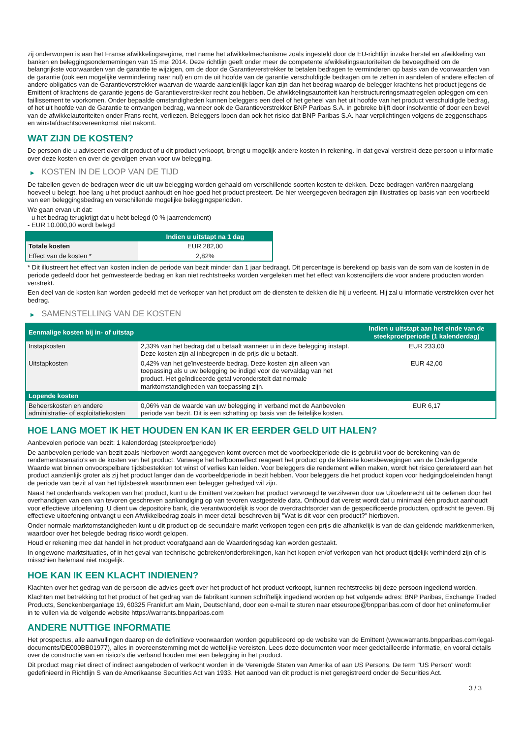zij onderworpen is aan het Franse afwikkelingsregime, met name het afwikkelmechanisme zoals ingesteld door de EU-richtlijn inzake herstel en afwikkeling van banken en beleggingsondernemingen van 15 mei 2014. Deze richtlijn geeft onder meer de competente afwikkelingsautoriteiten de bevoegdheid om de belangrijkste voorwaarden van de garantie te wijzigen, om de door de Garantieverstrekker te betalen bedragen te verminderen op basis van de voorwaarden van de garantie (ook een mogelijke vermindering naar nul) en om de uit hoofde van de garantie verschuldigde bedragen om te zetten in aandelen of andere effecten of andere obligaties van de Garantieverstrekker waarvan de waarde aanzienlijk lager kan zijn dan het bedrag waarop de belegger krachtens het product jegens de Emittent of krachtens de garantie jegens de Garantieverstrekker recht zou hebben. De afwikkelingsautoriteit kan herstructureringsmaatregelen opleggen om een faillissement te voorkomen. Onder bepaalde omstandigheden kunnen beleggers een deel of het geheel van het uit hoofde van het product verschuldigde bedrag, of het uit hoofde van de Garantie te ontvangen bedrag, wanneer ook de Garantieverstrekker BNP Paribas S.A. in gebreke blijft door insolventie of door een bevel van de afwikkelautoriteiten onder Frans recht, verliezen. Beleggers lopen dan ook het risico dat BNP Paribas S.A. haar verplichtingen volgens de zeggenschaps- en winstafdrachtsovereenkomst niet nakomt.
WAT ZIJN DE KOSTEN?
De persoon die u adviseert over dit product of u dit product verkoopt, brengt u mogelijk andere kosten in rekening. In dat geval verstrekt deze persoon u informatie over deze kosten en over de gevolgen ervan voor uw belegging.
▶ KOSTEN IN DE LOOP VAN DE TIJD
De tabellen geven de bedragen weer die uit uw belegging worden gehaald om verschillende soorten kosten te dekken. Deze bedragen variëren naargelang hoeveel u belegt, hoe lang u het product aanhoudt en hoe goed het product presteert. De hier weergegeven bedragen zijn illustraties op basis van een voorbeeld van een beleggingsbedrag en verschillende mogelijke beleggingsperioden.
We gaan ervan uit dat:
- u het bedrag terugkrijgt dat u hebt belegd (0 % jaarrendement)
- EUR 10.000,00 wordt belegd
| | Indien u uitstapt na 1 dag |
| --- | --- |
| Totale kosten | EUR 282,00 |
| Effect van de kosten * | 2,82% |
* Dit illustreert het effect van kosten indien de periode van bezit minder dan 1 jaar bedraagt. Dit percentage is berekend op basis van de som van de kosten in de periode gedeeld door het geïnvesteerde bedrag en kan niet rechtstreeks worden vergeleken met het effect van kostencijfers die voor andere producten worden verstrekt.
Een deel van de kosten kan worden gedeeld met de verkoper van het product om de diensten te dekken die hij u verleent. Hij zal u informatie verstrekken over het bedrag.
▶ SAMENSTELLING VAN DE KOSTEN
| Eenmalige kosten bij in- of uitstap | | Indien u uitstapt aan het einde van de steekproefperiode (1 kalenderdag) |
| --- | --- | --- |
| Instapkosten | 2,33% van het bedrag dat u betaalt wanneer u in deze belegging instapt. Deze kosten zijn al inbegrepen in de prijs die u betaalt. | EUR 233,00 |
| Uitstapkosten | 0,42% van het geïnvesteerde bedrag. Deze kosten zijn alleen van toepassing als u uw belegging be indigd voor de vervaldag van het product. Het geïndiceerde getal veronderstelt dat normale marktomstandigheden van toepassing zijn. | EUR 42,00 |
| Lopende kosten | | |
| Beheerskosten en andere administratie- of exploitatiekosten | 0,06% van de waarde van uw belegging in verband met de Aanbevolen periode van bezit. Dit is een schatting op basis van de feitelijke kosten. | EUR 6,17 |
HOE LANG MOET IK HET HOUDEN EN KAN IK ER EERDER GELD UIT HALEN?
Aanbevolen periode van bezit: 1 kalenderdag (steekproefperiode)
De aanbevolen periode van bezit zoals hierboven wordt aangegeven komt overeen met de voorbeeldperiode die is gebruikt voor de berekening van de rendementscenario's en de kosten van het product. Vanwege het hefboomeffect reageert het product op de kleinste koersbewegingen van de Onderliggende Waarde wat binnen onvoorspelbare tijdsbestekken tot winst of verlies kan leiden. Voor beleggers die rendement willen maken, wordt het risico gerelateerd aan het product aanzienlijk groter als zij het product langer dan de voorbeeldperiode in bezit hebben. Voor beleggers die het product kopen voor hedgingdoeleinden hangt de periode van bezit af van het tijdsbestek waarbinnen een belegger gehedged wil zijn.
Naast het onderhands verkopen van het product, kunt u de Emittent verzoeken het product vervroegd te verzilveren door uw Uitoefenrecht uit te oefenen door het overhandigen van een van tevoren geschreven aankondiging op van tevoren vastgestelde data. Onthoud dat vereist wordt dat u minimaal één product aanhoudt voor effectieve uitoefening. U dient uw depositoire bank, die verantwoordelijk is voor de overdrachtsorder van de gespecificeerde producten, opdracht te geven. Bij effectieve uitoefening ontvangt u een Afwikkelbedrag zoals in meer detail beschreven bij "Wat is dit voor een product?" hierboven.
Onder normale marktomstandigheden kunt u dit product op de secundaire markt verkopen tegen een prijs die afhankelijk is van de dan geldende marktkenmerken, waardoor over het belegde bedrag risico wordt gelopen.
Houd er rekening mee dat handel in het product voorafgaand aan de Waarderingsdag kan worden gestaakt.
In ongewone marktsituaties, of in het geval van technische gebreken/onderbrekingen, kan het kopen en/of verkopen van het product tijdelijk verhinderd zijn of is misschien helemaal niet mogelijk.
HOE KAN IK EEN KLACHT INDIENEN?
Klachten over het gedrag van de persoon die advies geeft over het product of het product verkoopt, kunnen rechtstreeks bij deze persoon ingediend worden.
Klachten met betrekking tot het product of het gedrag van de fabrikant kunnen schriftelijk ingediend worden op het volgende adres: BNP Paribas, Exchange Traded Products, Senckenberganlage 19, 60325 Frankfurt am Main, Deutschland, door een e-mail te sturen naar etseurope@bnpparibas.com of door het onlineformulier in te vullen via de volgende website https://warrants.bnpparibas.com
ANDERE NUTTIGE INFORMATIE
Het prospectus, alle aanvullingen daarop en de definitieve voorwaarden worden gepubliceerd op de website van de Emittent (www.warrants.bnpparibas.com/legal-documents/DE000BB01977), alles in overeenstemming met de wettelijke vereisten. Lees deze documenten voor meer gedetailleerde informatie, en vooral details over de constructie van en risico’s die verband houden met een belegging in het product.
Dit product mag niet direct of indirect aangeboden of verkocht worden in de Verenigde Staten van Amerika of aan US Persons. De term "US Person" wordt gedefinieerd in Richtlijn S van de Amerikaanse Securities Act van 1933. Het aanbod van dit product is niet geregistreerd onder de Securities Act.
3 / 3